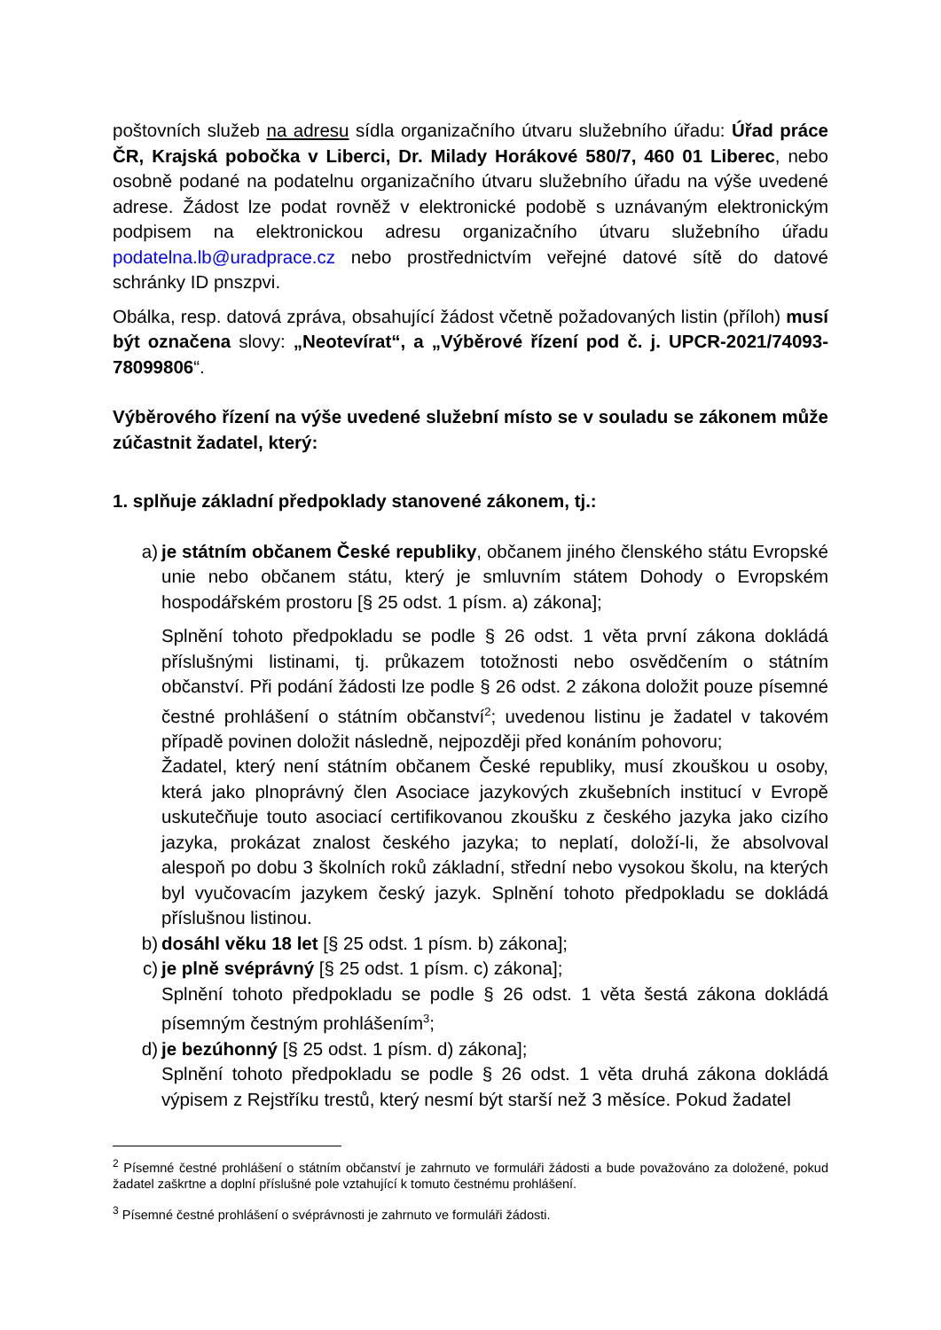poštovních služeb na adresu sídla organizačního útvaru služebního úřadu: Úřad práce ČR, Krajská pobočka v Liberci, Dr. Milady Horákové 580/7, 460 01 Liberec, nebo osobně podané na podatelnu organizačního útvaru služebního úřadu na výše uvedené adrese. Žádost lze podat rovněž v elektronické podobě s uznávaným elektronickým podpisem na elektronickou adresu organizačního útvaru služebního úřadu podatelna.lb@uradprace.cz nebo prostřednictvím veřejné datové sítě do datové schránky ID pnszpvi.
Obálka, resp. datová zpráva, obsahující žádost včetně požadovaných listin (příloh) musí být označena slovy: „Neotevírat“, a „Výběrové řízení pod č. j. UPCR-2021/74093-78099806“.
Výběrového řízení na výše uvedené služební místo se v souladu se zákonem může zúčastnit žadatel, který:
1. splňuje základní předpoklady stanovené zákonem, tj.:
a) je státním občanem České republiky, občanem jiného členského státu Evropské unie nebo občanem státu, který je smluvním státem Dohody o Evropském hospodářském prostoru [§ 25 odst. 1 písm. a) zákona];
Splnění tohoto předpokladu se podle § 26 odst. 1 věta první zákona dokládá příslušnými listinami, tj. průkazem totožnosti nebo osvědčením o státním občanství. Při podání žádosti lze podle § 26 odst. 2 zákona doložit pouze písemné čestné prohlášení o státním občanství<sup>2</sup>; uvedenou listinu je žadatel v takovém případě povinen doložit následně, nejpozději před konáním pohovoru;
Žadatel, který není státním občanem České republiky, musí zkouškou u osoby, která jako plnoprávný člen Asociace jazykových zkušebních institucí v Evropě uskutečňuje touto asociací certifikovanou zkoušku z českého jazyka jako cizího jazyka, prokázat znalost českého jazyka; to neplatí, doloží-li, že absolvoval alespoň po dobu 3 školních roků základní, střední nebo vysokou školu, na kterých byl vyučovacím jazykem český jazyk. Splnění tohoto předpokladu se dokládá příslušnou listinou.
b) dosáhl věku 18 let [§ 25 odst. 1 písm. b) zákona];
c) je plně svéprávný [§ 25 odst. 1 písm. c) zákona];
Splnění tohoto předpokladu se podle § 26 odst. 1 věta šestá zákona dokládá písemným čestným prohlášením<sup>3</sup>;
d) je bezúhonný [§ 25 odst. 1 písm. d) zákona];
Splnění tohoto předpokladu se podle § 26 odst. 1 věta druhá zákona dokládá výpisem z Rejstříku trestů, který nesmí být starší než 3 měsíce. Pokud žadatel
<sup>2</sup> Písemné čestné prohlášení o státním občanství je zahrnuto ve formuláři žádosti a bude považováno za doložené, pokud žadatel zaškrtne a doplní příslušné pole vztahující k tomuto čestnému prohlášení.
<sup>3</sup> Písemné čestné prohlášení o svéprávnosti je zahrnuto ve formuláři žádosti.